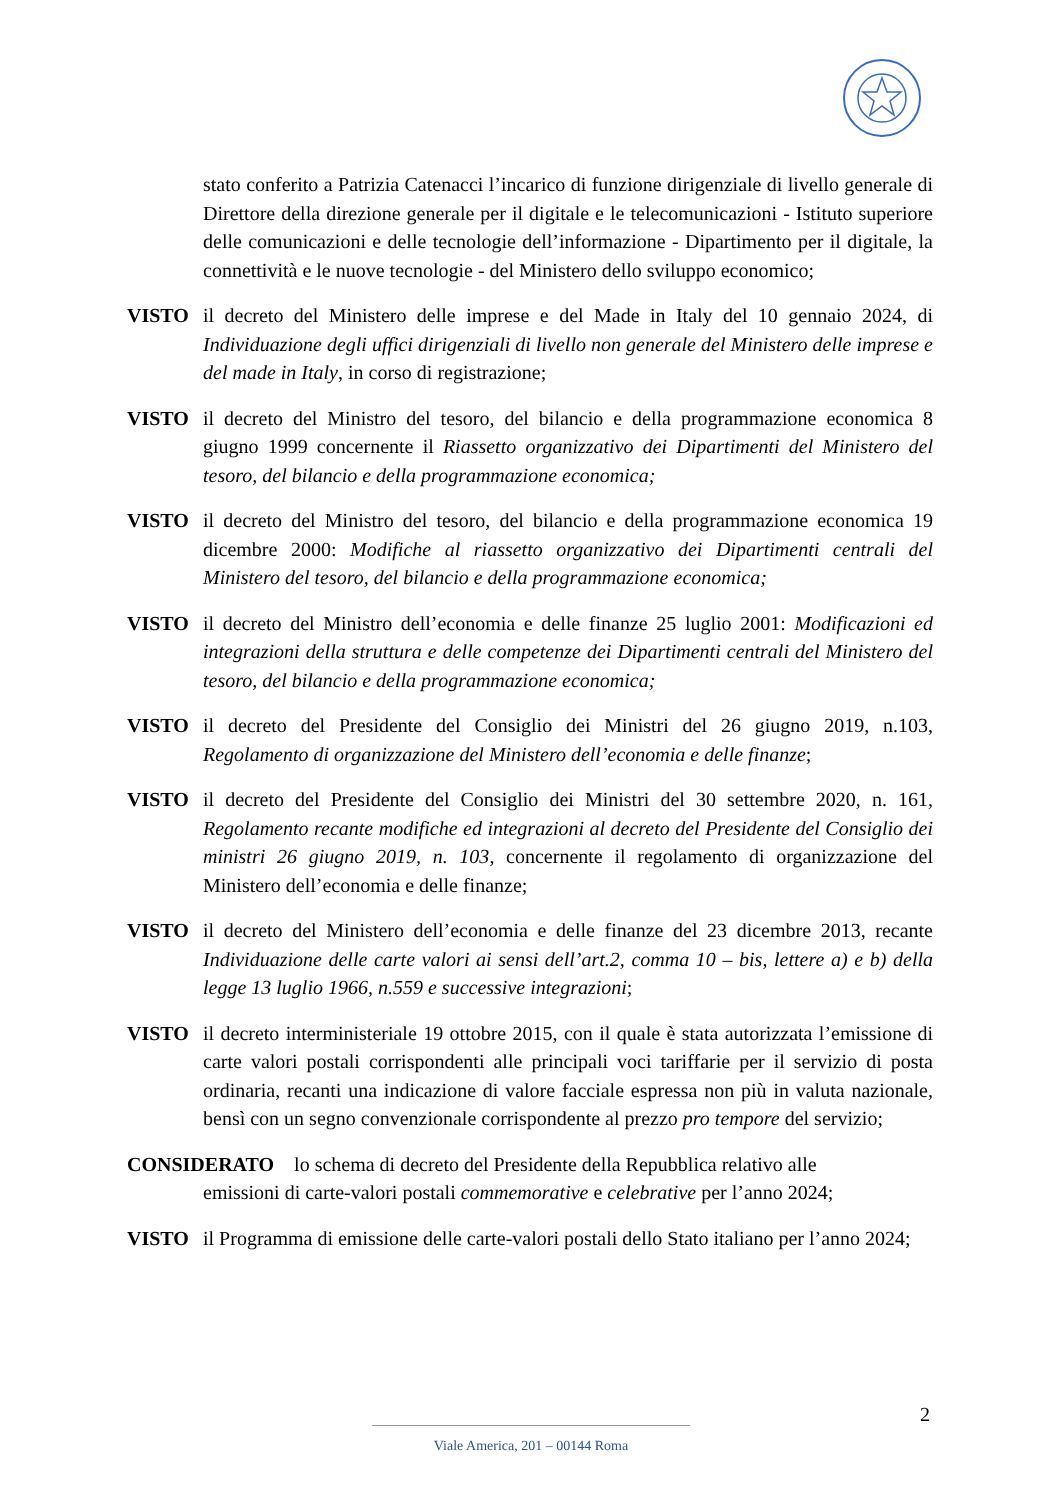stato conferito a Patrizia Catenacci l’incarico di funzione dirigenziale di livello generale di Direttore della direzione generale per il digitale e le telecomunicazioni - Istituto superiore delle comunicazioni e delle tecnologie dell’informazione - Dipartimento per il digitale, la connettività e le nuove tecnologie - del Ministero dello sviluppo economico;
VISTO il decreto del Ministero delle imprese e del Made in Italy del 10 gennaio 2024, di Individuazione degli uffici dirigenziali di livello non generale del Ministero delle imprese e del made in Italy, in corso di registrazione;
VISTO il decreto del Ministro del tesoro, del bilancio e della programmazione economica 8 giugno 1999 concernente il Riassetto organizzativo dei Dipartimenti del Ministero del tesoro, del bilancio e della programmazione economica;
VISTO il decreto del Ministro del tesoro, del bilancio e della programmazione economica 19 dicembre 2000: Modifiche al riassetto organizzativo dei Dipartimenti centrali del Ministero del tesoro, del bilancio e della programmazione economica;
VISTO il decreto del Ministro dell’economia e delle finanze 25 luglio 2001: Modificazioni ed integrazioni della struttura e delle competenze dei Dipartimenti centrali del Ministero del tesoro, del bilancio e della programmazione economica;
VISTO il decreto del Presidente del Consiglio dei Ministri del 26 giugno 2019, n.103, Regolamento di organizzazione del Ministero dell’economia e delle finanze;
VISTO il decreto del Presidente del Consiglio dei Ministri del 30 settembre 2020, n. 161, Regolamento recante modifiche ed integrazioni al decreto del Presidente del Consiglio dei ministri 26 giugno 2019, n. 103, concernente il regolamento di organizzazione del Ministero dell’economia e delle finanze;
VISTO il decreto del Ministero dell’economia e delle finanze del 23 dicembre 2013, recante Individuazione delle carte valori ai sensi dell’art.2, comma 10 – bis, lettere a) e b) della legge 13 luglio 1966, n.559 e successive integrazioni;
VISTO il decreto interministeriale 19 ottobre 2015, con il quale è stata autorizzata l’emissione di carte valori postali corrispondenti alle principali voci tariffarie per il servizio di posta ordinaria, recanti una indicazione di valore facciale espressa non più in valuta nazionale, bensì con un segno convenzionale corrispondente al prezzo pro tempore del servizio;
CONSIDERATO lo schema di decreto del Presidente della Repubblica relativo alle
emissioni di carte-valori postali commemorative e celebrative per l’anno 2024;
VISTO il Programma di emissione delle carte-valori postali dello Stato italiano per l’anno 2024;
2
Viale America, 201 – 00144 Roma